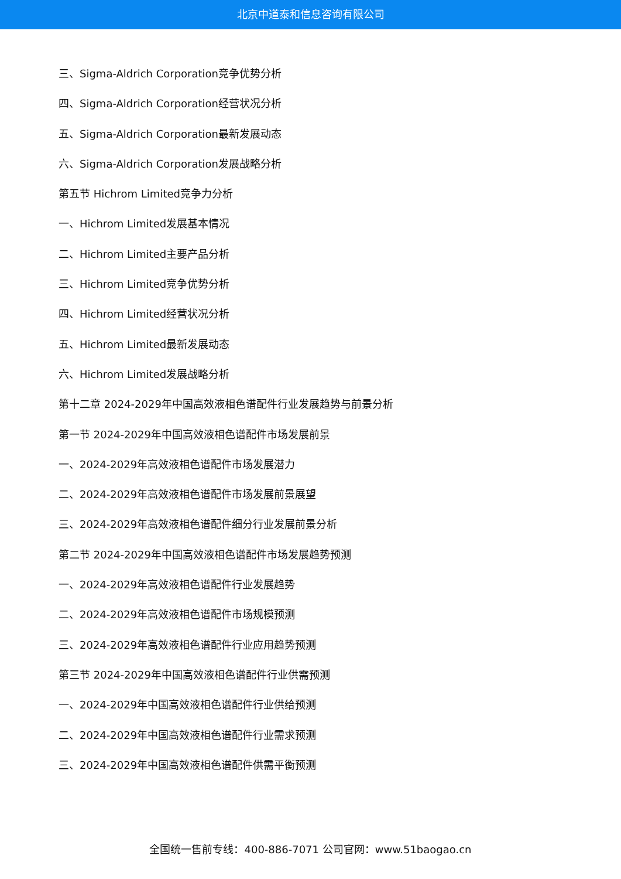北京中道泰和信息咨询有限公司
三、Sigma-Aldrich Corporation竞争优势分析
四、Sigma-Aldrich Corporation经营状况分析
五、Sigma-Aldrich Corporation最新发展动态
六、Sigma-Aldrich Corporation发展战略分析
第五节 Hichrom Limited竞争力分析
一、Hichrom Limited发展基本情况
二、Hichrom Limited主要产品分析
三、Hichrom Limited竞争优势分析
四、Hichrom Limited经营状况分析
五、Hichrom Limited最新发展动态
六、Hichrom Limited发展战略分析
第十二章 2024-2029年中国高效液相色谱配件行业发展趋势与前景分析
第一节 2024-2029年中国高效液相色谱配件市场发展前景
一、2024-2029年高效液相色谱配件市场发展潜力
二、2024-2029年高效液相色谱配件市场发展前景展望
三、2024-2029年高效液相色谱配件细分行业发展前景分析
第二节 2024-2029年中国高效液相色谱配件市场发展趋势预测
一、2024-2029年高效液相色谱配件行业发展趋势
二、2024-2029年高效液相色谱配件市场规模预测
三、2024-2029年高效液相色谱配件行业应用趋势预测
第三节 2024-2029年中国高效液相色谱配件行业供需预测
一、2024-2029年中国高效液相色谱配件行业供给预测
二、2024-2029年中国高效液相色谱配件行业需求预测
三、2024-2029年中国高效液相色谱配件供需平衡预测
全国统一售前专线：400-886-7071 公司官网：www.51baogao.cn